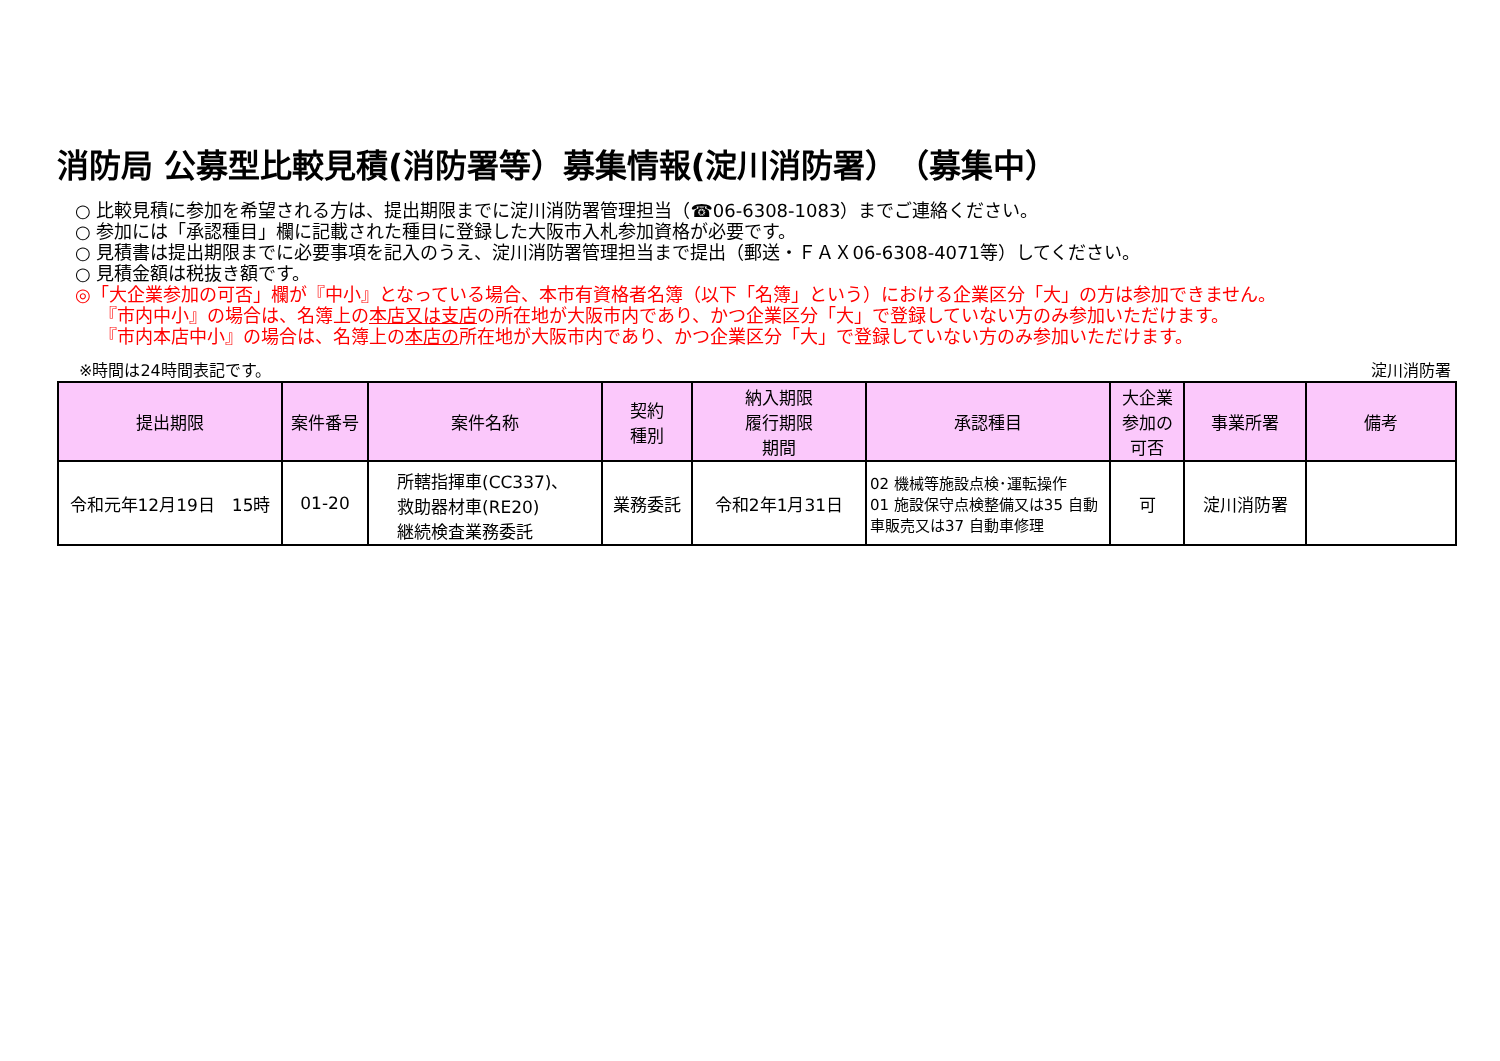消防局 公募型比較見積(消防署等）募集情報(淀川消防署）　（募集中）
○ 比較見積に参加を希望される方は、提出期限までに淀川消防署管理担当（☎06-6308-1083）までご連絡ください。
○ 参加には「承認種目」欄に記載された種目に登録した大阪市入札参加資格が必要です。
○ 見積書は提出期限までに必要事項を記入のうえ、淀川消防署管理担当まで提出（郵送・ＦＡＸ06-6308-4071等）してください。
○ 見積金額は税抜き額です。
◎「大企業参加の可否」欄が『中小』となっている場合、本市有資格者名簿（以下「名簿」という）における企業区分「大」の方は参加できません。
『市内中小』の場合は、名簿上の本店又は支店の所在地が大阪市内であり、かつ企業区分「大」で登録していない方のみ参加いただけます。
『市内本店中小』の場合は、名簿上の本店の所在地が大阪市内であり、かつ企業区分「大」で登録していない方のみ参加いただけます。
※時間は24時間表記です。 淀川消防署
| 提出期限 | 案件番号 | 案件名称 | 契約 種別 | 納入期限 履行期限 期間 | 承認種目 | 大企業 参加の 可否 | 事業所署 | 備考 |
| --- | --- | --- | --- | --- | --- | --- | --- | --- |
| 令和元年12月19日 15時 | 01-20 | 所轄指揮車(CC337)、 救助器材車(RE20) 継続検査業務委託 | 業務委託 | 令和2年1月31日 | 02 機械等施設点検･運転操作 01 施設保守点検整備又は35 自動車販売又は37 自動車修理 | 可 | 淀川消防署 | |